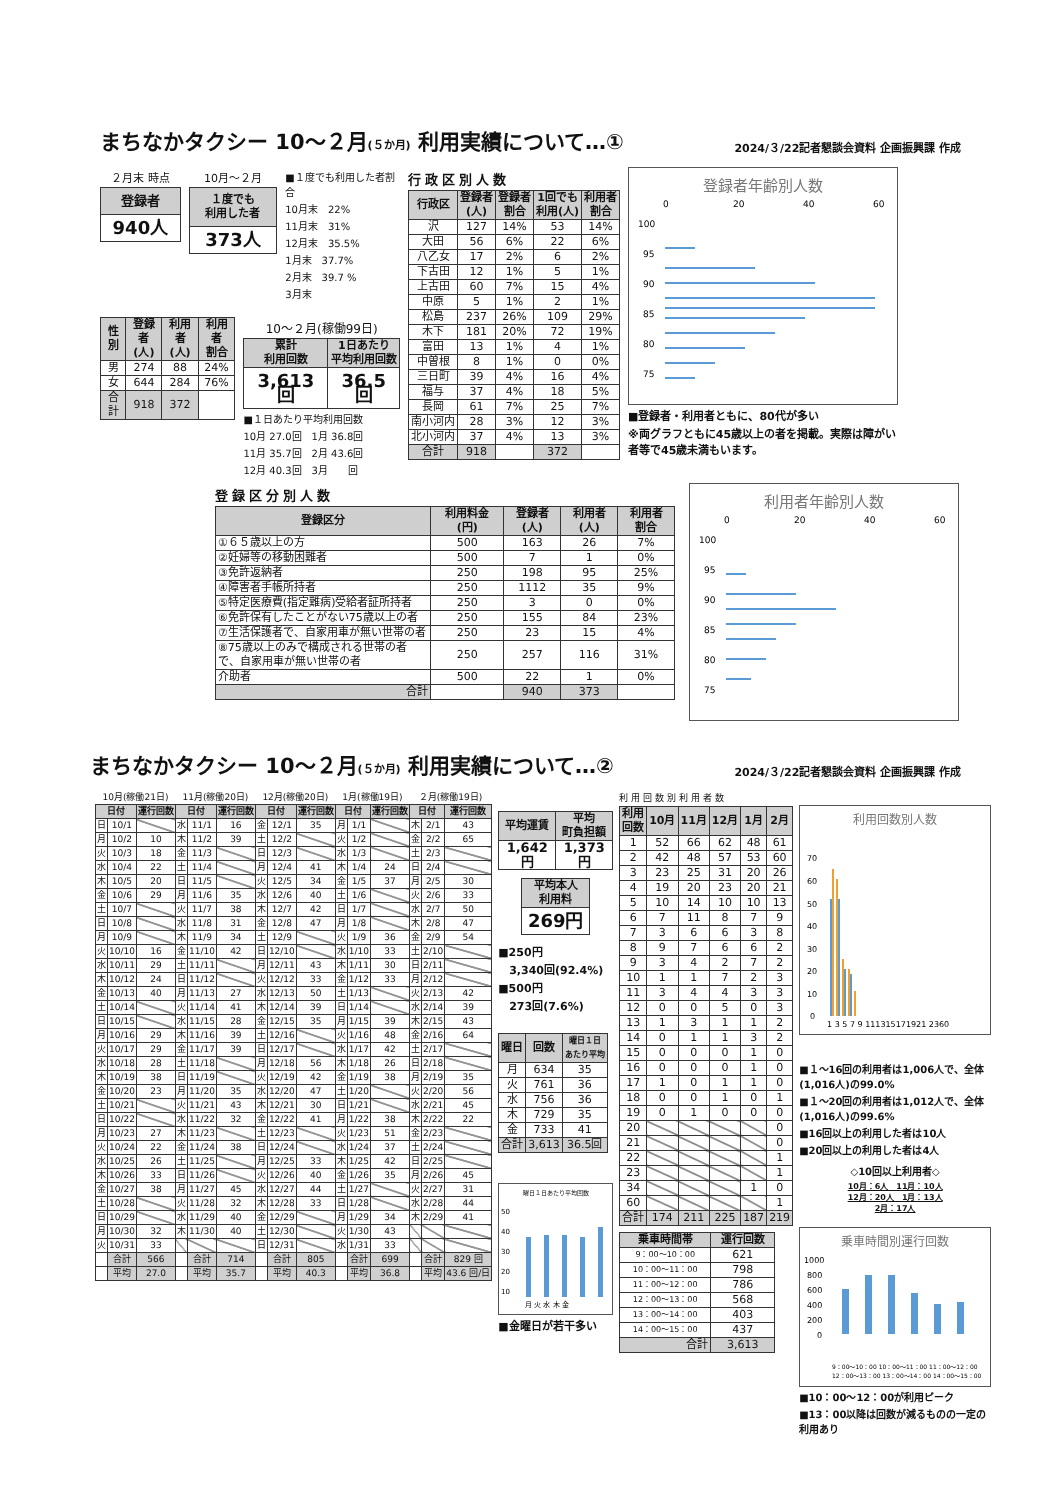まちなかタクシー 10～２月(５か月) 利用実績について…①
2024/３/22記者懇談会資料 企画振興課 作成
２月末 時点
| 登録者 |
| --- |
| 940人 |
10月～２月
| １度でも 利用した者 |
| --- |
| 373人 |
■１度でも利用した者割合
10月末　22%
11月末　31%
12月末　35.5%
1月末　37.7%
2月末　39.7 %
3月末
| 性別 | 登録者 (人) | 利用者 (人) | 利用者 割合 |
| --- | --- | --- | --- |
| 男 | 274 | 88 | 24% |
| 女 | 644 | 284 | 76% |
| 合計 | 918 | 372 | |
10～２月(稼働99日)
| 累計 利用回数 | 1日あたり 平均利用回数 |
| --- | --- |
| 3,613回 | 36.5回 |
■１日あたり平均利用回数
10月 27.0回　1月 36.8回
11月 35.7回　2月 43.6回
12月 40.3回　3月　　回
行政区別人数
| 行政区 | 登録者 (人) | 登録者 割合 | 1回でも 利用(人) | 利用者 割合 |
| --- | --- | --- | --- | --- |
| 沢 | 127 | 14% | 53 | 14% |
| 大田 | 56 | 6% | 22 | 6% |
| 八乙女 | 17 | 2% | 6 | 2% |
| 下古田 | 12 | 1% | 5 | 1% |
| 上古田 | 60 | 7% | 15 | 4% |
| 中原 | 5 | 1% | 2 | 1% |
| 松島 | 237 | 26% | 109 | 29% |
| 木下 | 181 | 20% | 72 | 19% |
| 富田 | 13 | 1% | 4 | 1% |
| 中曽根 | 8 | 1% | 0 | 0% |
| 三日町 | 39 | 4% | 16 | 4% |
| 福与 | 37 | 4% | 18 | 5% |
| 長岡 | 61 | 7% | 25 | 7% |
| 南小河内 | 28 | 3% | 12 | 3% |
| 北小河内 | 37 | 4% | 13 | 3% |
| 合計 | 918 | | 372 | |
登録者年齢別人数
0
20
40
60
100
95
90
85
80
75
■登録者・利用者ともに、80代が多い
※両グラフともに45歳以上の者を掲載。実際は障がい者等で45歳未満もいます。
登録区分別人数
| 登録区分 | 利用料金 (円) | 登録者 (人) | 利用者 (人) | 利用者 割合 |
| --- | --- | --- | --- | --- |
| ①６５歳以上の方 | 500 | 163 | 26 | 7% |
| ②妊婦等の移動困難者 | 500 | 7 | 1 | 0% |
| ③免許返納者 | 250 | 198 | 95 | 25% |
| ④障害者手帳所持者 | 250 | 1112 | 35 | 9% |
| ⑤特定医療費(指定難病)受給者証所持者 | 250 | 3 | 0 | 0% |
| ⑥免許保有したことがない75歳以上の者 | 250 | 155 | 84 | 23% |
| ⑦生活保護者で、自家用車が無い世帯の者 | 250 | 23 | 15 | 4% |
| ⑧75歳以上のみで構成される世帯の者で、自家用車が無い世帯の者 | 250 | 257 | 116 | 31% |
| 介助者 | 500 | 22 | 1 | 0% |
| 合計 | | 940 | 373 | |
利用者年齢別人数
0
20
40
60
100
95
90
85
80
75
まちなかタクシー 10～２月(５か月) 利用実績について…②
2024/３/22記者懇談会資料 企画振興課 作成
| 10月(稼働21日) | | | 11月(稼働20日) | | | 12月(稼働20日) | | | 1月(稼働19日) | | | ２月(稼働19日) | | |
| 日付 | | 運行回数 | 日付 | | 運行回数 | 日付 | | 運行回数 | 日付 | | 運行回数 | 日付 | | 運行回数 |
| 日 | 10/1 | | 水 | 11/1 | 16 | 金 | 12/1 | 35 | 月 | 1/1 | | 木 | 2/1 | 43 |
| 月 | 10/2 | 10 | 木 | 11/2 | 39 | 土 | 12/2 | | 火 | 1/2 | | 金 | 2/2 | 65 |
| 火 | 10/3 | 18 | 金 | 11/3 | | 日 | 12/3 | | 水 | 1/3 | | 土 | 2/3 | |
| 水 | 10/4 | 22 | 土 | 11/4 | | 月 | 12/4 | 41 | 木 | 1/4 | 24 | 日 | 2/4 | |
| 木 | 10/5 | 20 | 日 | 11/5 | | 火 | 12/5 | 34 | 金 | 1/5 | 37 | 月 | 2/5 | 30 |
| 金 | 10/6 | 29 | 月 | 11/6 | 35 | 水 | 12/6 | 40 | 土 | 1/6 | | 火 | 2/6 | 33 |
| 土 | 10/7 | | 火 | 11/7 | 38 | 木 | 12/7 | 42 | 日 | 1/7 | | 水 | 2/7 | 50 |
| 日 | 10/8 | | 水 | 11/8 | 31 | 金 | 12/8 | 47 | 月 | 1/8 | | 木 | 2/8 | 47 |
| 月 | 10/9 | | 木 | 11/9 | 34 | 土 | 12/9 | | 火 | 1/9 | 36 | 金 | 2/9 | 54 |
| 火 | 10/10 | 16 | 金 | 11/10 | 42 | 日 | 12/10 | | 水 | 1/10 | 33 | 土 | 2/10 | |
| 水 | 10/11 | 29 | 土 | 11/11 | | 月 | 12/11 | 43 | 木 | 1/11 | 30 | 日 | 2/11 | |
| 木 | 10/12 | 24 | 日 | 11/12 | | 火 | 12/12 | 33 | 金 | 1/12 | 33 | 月 | 2/12 | |
| 金 | 10/13 | 40 | 月 | 11/13 | 27 | 水 | 12/13 | 50 | 土 | 1/13 | | 火 | 2/13 | 42 |
| 土 | 10/14 | | 火 | 11/14 | 41 | 木 | 12/14 | 39 | 日 | 1/14 | | 水 | 2/14 | 39 |
| 日 | 10/15 | | 水 | 11/15 | 28 | 金 | 12/15 | 35 | 月 | 1/15 | 39 | 木 | 2/15 | 43 |
| 月 | 10/16 | 29 | 木 | 11/16 | 39 | 土 | 12/16 | | 火 | 1/16 | 48 | 金 | 2/16 | 64 |
| 火 | 10/17 | 29 | 金 | 11/17 | 39 | 日 | 12/17 | | 水 | 1/17 | 42 | 土 | 2/17 | |
| 水 | 10/18 | 28 | 土 | 11/18 | | 月 | 12/18 | 56 | 木 | 1/18 | 26 | 日 | 2/18 | |
| 木 | 10/19 | 38 | 日 | 11/19 | | 火 | 12/19 | 42 | 金 | 1/19 | 38 | 月 | 2/19 | 35 |
| 金 | 10/20 | 23 | 月 | 11/20 | 35 | 水 | 12/20 | 47 | 土 | 1/20 | | 火 | 2/20 | 56 |
| 土 | 10/21 | | 火 | 11/21 | 43 | 木 | 12/21 | 30 | 日 | 1/21 | | 水 | 2/21 | 45 |
| 日 | 10/22 | | 水 | 11/22 | 32 | 金 | 12/22 | 41 | 月 | 1/22 | 38 | 木 | 2/22 | 22 |
| 月 | 10/23 | 27 | 木 | 11/23 | | 土 | 12/23 | | 火 | 1/23 | 51 | 金 | 2/23 | |
| 火 | 10/24 | 22 | 金 | 11/24 | 38 | 日 | 12/24 | | 水 | 1/24 | 37 | 土 | 2/24 | |
| 水 | 10/25 | 26 | 土 | 11/25 | | 月 | 12/25 | 33 | 木 | 1/25 | 42 | 日 | 2/25 | |
| 木 | 10/26 | 33 | 日 | 11/26 | | 火 | 12/26 | 40 | 金 | 1/26 | 35 | 月 | 2/26 | 45 |
| 金 | 10/27 | 38 | 月 | 11/27 | 45 | 水 | 12/27 | 44 | 土 | 1/27 | | 火 | 2/27 | 31 |
| 土 | 10/28 | | 火 | 11/28 | 32 | 木 | 12/28 | 33 | 日 | 1/28 | | 水 | 2/28 | 44 |
| 日 | 10/29 | | 水 | 11/29 | 40 | 金 | 12/29 | | 月 | 1/29 | 34 | 木 | 2/29 | 41 |
| 月 | 10/30 | 32 | 木 | 11/30 | 40 | 土 | 12/30 | | 火 | 1/30 | 43 | | | |
| 火 | 10/31 | 33 | | | | 日 | 12/31 | | 水 | 1/31 | 33 | | | |
| | 合計 | 566 | | 合計 | 714 | | 合計 | 805 | | 合計 | 699 | | 合計 | 829 回 |
| | 平均 | 27.0 | | 平均 | 35.7 | | 平均 | 40.3 | | 平均 | 36.8 | | 平均 | 43.6 回/日 |
| 平均運賃 | 平均 町負担額 |
| --- | --- |
| 1,642円 | 1,373円 |
| 平均本人 利用料 |
| --- |
| 269円 |
■250円
　3,340回(92.4%)
■500円
　273回(7.6%)
| 曜日 | 回数 | 曜日１日 あたり平均 |
| --- | --- | --- |
| 月 | 634 | 35 |
| 火 | 761 | 36 |
| 水 | 756 | 36 |
| 木 | 729 | 35 |
| 金 | 733 | 41 |
| 合計 | 3,613 | 36.5回 |
曜日１日あたり平均回数
50
40
30
20
10
月 火 水 木 金
■金曜日が若干多い
利用回数別利用者数
| 利用 回数 | 10月 | 11月 | 12月 | 1月 | 2月 |
| --- | --- | --- | --- | --- | --- |
| 1 | 52 | 66 | 62 | 48 | 61 |
| 2 | 42 | 48 | 57 | 53 | 60 |
| 3 | 23 | 25 | 31 | 20 | 26 |
| 4 | 19 | 20 | 23 | 20 | 21 |
| 5 | 10 | 14 | 10 | 10 | 13 |
| 6 | 7 | 11 | 8 | 7 | 9 |
| 7 | 3 | 6 | 6 | 3 | 8 |
| 8 | 9 | 7 | 6 | 6 | 2 |
| 9 | 3 | 4 | 2 | 7 | 2 |
| 10 | 1 | 1 | 7 | 2 | 3 |
| 11 | 3 | 4 | 4 | 3 | 3 |
| 12 | 0 | 0 | 5 | 0 | 3 |
| 13 | 1 | 3 | 1 | 1 | 2 |
| 14 | 0 | 1 | 1 | 3 | 2 |
| 15 | 0 | 0 | 0 | 1 | 0 |
| 16 | 0 | 0 | 0 | 1 | 0 |
| 17 | 1 | 0 | 1 | 1 | 0 |
| 18 | 0 | 0 | 1 | 0 | 1 |
| 19 | 0 | 1 | 0 | 0 | 0 |
| 20 | | | | | 0 |
| 21 | | | | | 0 |
| 22 | | | | | 1 |
| 23 | | | | | 1 |
| 34 | | | | 1 | 0 |
| 60 | | | | | 1 |
| 合計 | 174 | 211 | 225 | 187 | 219 |
| 乗車時間帯 | 運行回数 |
| --- | --- |
| 9：00～10：00 | 621 |
| 10：00～11：00 | 798 |
| 11：00～12：00 | 786 |
| 12：00～13：00 | 568 |
| 13：00～14：00 | 403 |
| 14：00～15：00 | 437 |
| 合計 | 3,613 |
利用回数別人数
70
60
50
40
30
20
10
0
1 3 5 7 9 111315171921 2360
■１～16回の利用者は1,006人で、全体(1,016人)の99.0%
■１～20回の利用者は1,012人で、全体(1,016人)の99.6%
■16回以上の利用した者は10人
■20回以上の利用した者は4人
◇10回以上利用者◇
10月：6人　11月：10人
12月：20人　1月：13人
2月：17人
乗車時間別運行回数
1000
800
600
400
200
0
9：00～10：00 10：00～11：00 11：00～12：00
12：00～13：00 13：00～14：00 14：00～15：00
■10：00～12：00が利用ピーク
■13：00以降は回数が減るものの一定の利用あり